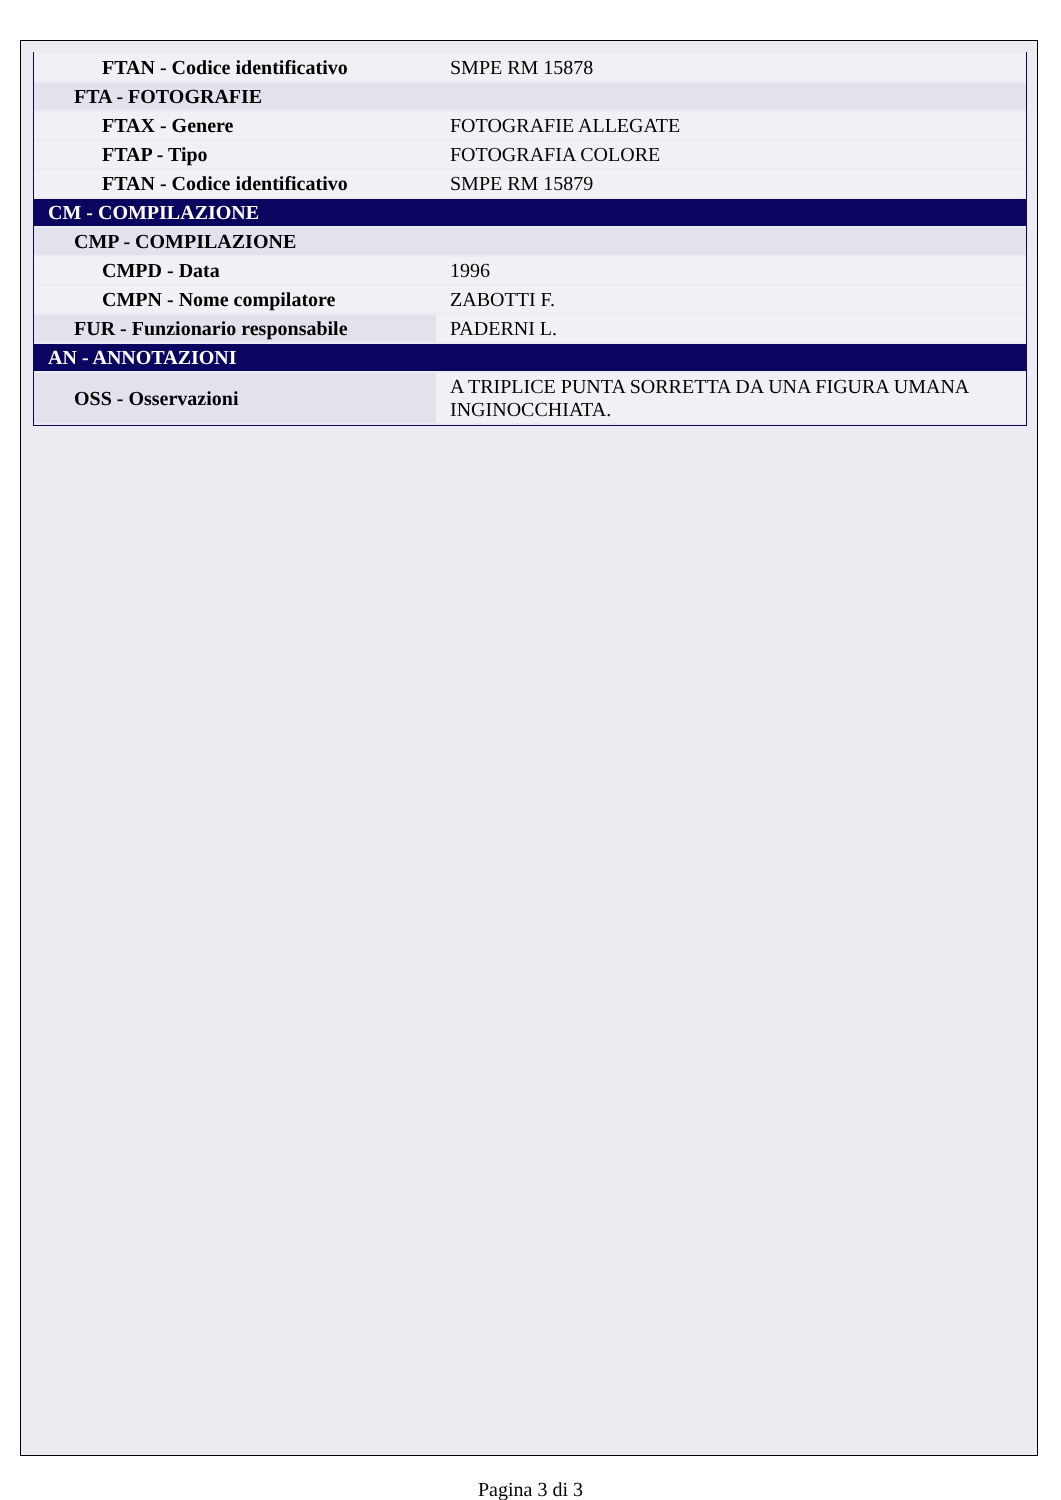| FTAN - Codice identificativo | SMPE RM 15878 |
| FTA - FOTOGRAFIE | |
| FTAX - Genere | FOTOGRAFIE ALLEGATE |
| FTAP - Tipo | FOTOGRAFIA COLORE |
| FTAN - Codice identificativo | SMPE RM 15879 |
| CM - COMPILAZIONE | |
| CMP - COMPILAZIONE | |
| CMPD - Data | 1996 |
| CMPN - Nome compilatore | ZABOTTI F. |
| FUR - Funzionario responsabile | PADERNI L. |
| AN - ANNOTAZIONI | |
| OSS - Osservazioni | A TRIPLICE PUNTA SORRETTA DA UNA FIGURA UMANA INGINOCCHIATA. |
Pagina 3 di 3